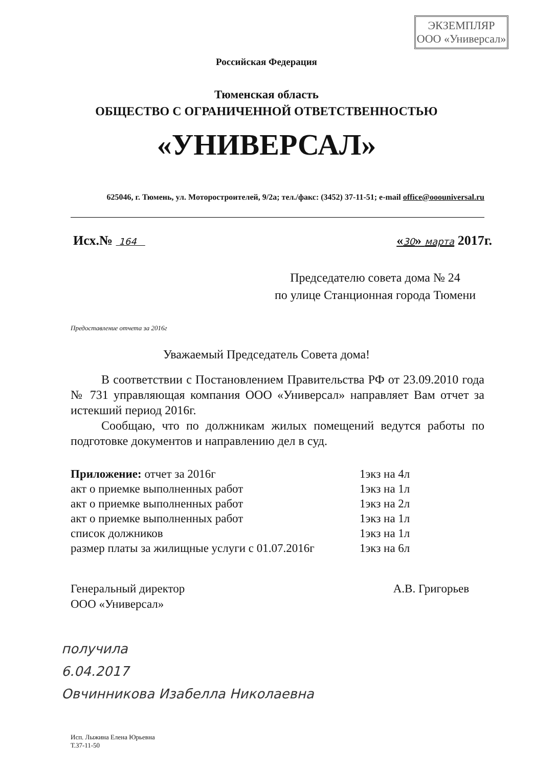ЭКЗЕМПЛЯР
ООО «Универсал»
Российская Федерация
Тюменская область
ОБЩЕСТВО С ОГРАНИЧЕННОЙ ОТВЕТСТВЕННОСТЬЮ
«УНИВЕРСАЛ»
625046, г. Тюмень, ул. Моторостроителей, 9/2а; тел./факс: (3452) 37-11-51; e-mail office@ooouniversal.ru
Исх.№ 164 «30» марта 2017г.
Председателю совета дома № 24
по улице Станционная города Тюмени
Предоставление отчета за 2016г
Уважаемый Председатель Совета дома!
В соответствии с Постановлением Правительства РФ от 23.09.2010 года № 731 управляющая компания ООО «Универсал» направляет Вам отчет за истекший период 2016г.
Сообщаю, что по должникам жилых помещений ведутся работы по подготовке документов и направлению дел в суд.
Приложение: отчет за 2016г 1экз на 4л
акт о приемке выполненных работ 1экз на 1л
акт о приемке выполненных работ 1экз на 2л
акт о приемке выполненных работ 1экз на 1л
список должников 1экз на 1л
размер платы за жилищные услуги с 01.07.2016г 1экз на 6л
Генеральный директор
ООО «Универсал» А.В. Григорьев
получила
6.04.2017
Овчинникова Изабелла Николаевна
Исп. Лыжина Елена Юрьевна
Т.37-11-50